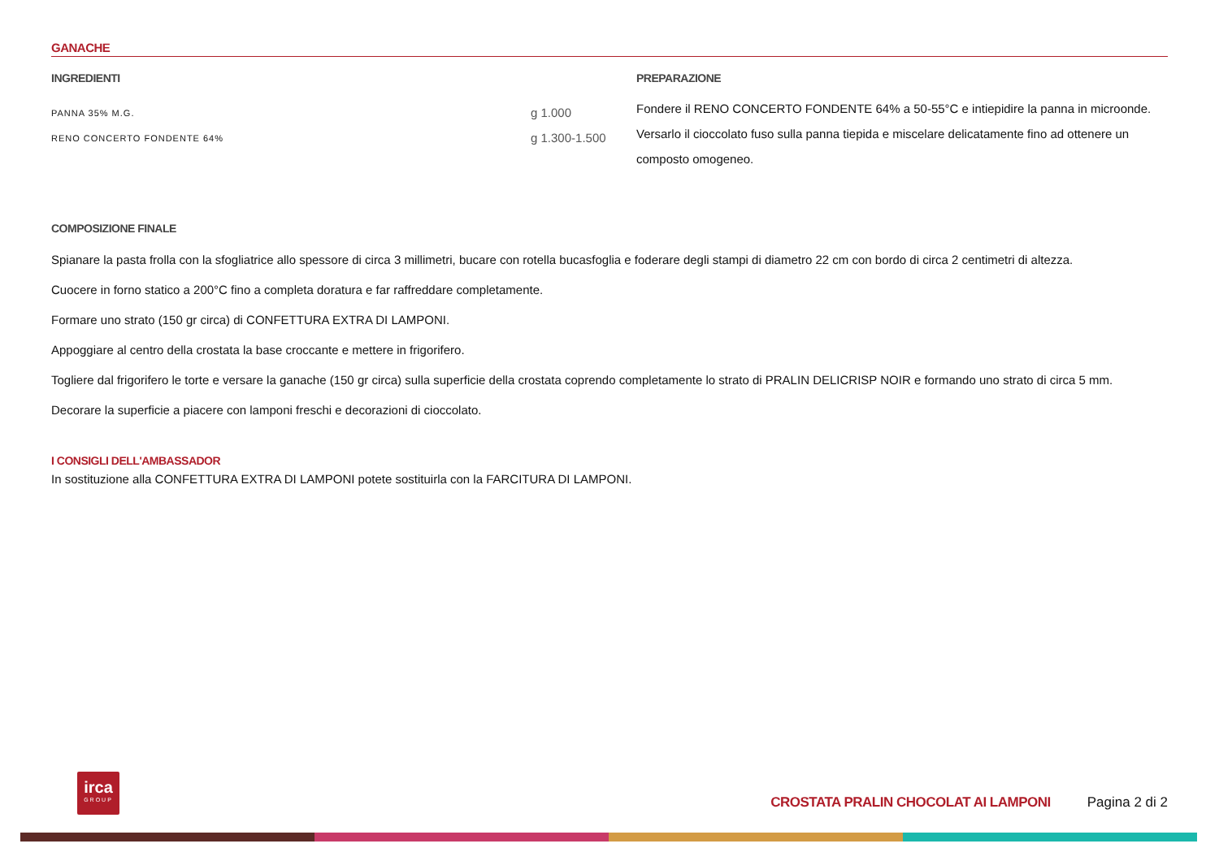GANACHE
INGREDIENTI
| PANNA 35% M.G. | g 1.000 |
| RENO CONCERTO FONDENTE 64% | g 1.300-1.500 |
PREPARAZIONE
Fondere il RENO CONCERTO FONDENTE 64% a 50-55°C e intiepidire la panna in microonde. Versarlo il cioccolato fuso sulla panna tiepida e miscelare delicatamente fino ad ottenere un composto omogeneo.
COMPOSIZIONE FINALE
Spianare la pasta frolla con la sfogliatrice allo spessore di circa 3 millimetri, bucare con rotella bucasfoglia e foderare degli stampi di diametro 22 cm con bordo di circa 2 centimetri di altezza.
Cuocere in forno statico a 200°C fino a completa doratura e far raffreddare completamente.
Formare uno strato (150 gr circa) di CONFETTURA EXTRA DI LAMPONI.
Appoggiare al centro della crostata la base croccante e mettere in frigorifero.
Togliere dal frigorifero le torte e versare la ganache (150 gr circa) sulla superficie della crostata coprendo completamente lo strato di PRALIN DELICRISP NOIR e formando uno strato di circa 5 mm.
Decorare la superficie a piacere con lamponi freschi e decorazioni di cioccolato.
I CONSIGLI DELL'AMBASSADOR
In sostituzione alla CONFETTURA EXTRA DI LAMPONI potete sostituirla con la FARCITURA DI LAMPONI.
irca
GROUP
CROSTATA PRALIN CHOCOLAT AI LAMPONI Pagina 2 di 2